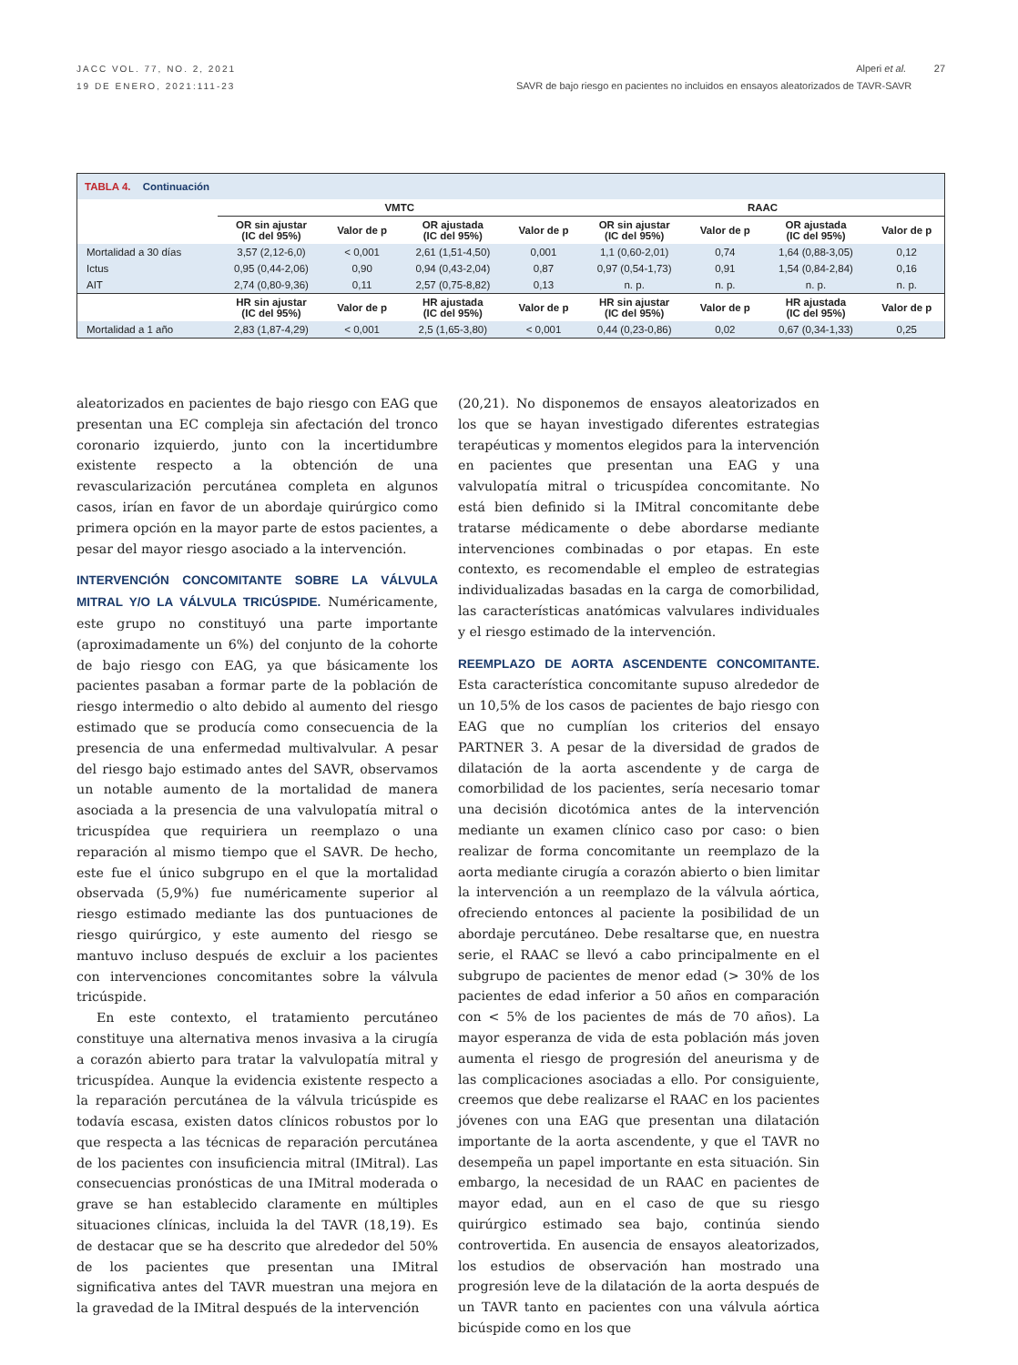JACC VOL. 77, NO. 2, 2021
19 DE ENERO, 2021:111-23
Alperi et al. 27
SAVR de bajo riesgo en pacientes no incluidos en ensayos aleatorizados de TAVR-SAVR
| TABLA 4. Continuación | | | | | | | | |
| | VMTC | | | | RAAC | | | |
| | OR sin ajustar (IC del 95%) | Valor de p | OR ajustada (IC del 95%) | Valor de p | OR sin ajustar (IC del 95%) | Valor de p | OR ajustada (IC del 95%) | Valor de p |
| Mortalidad a 30 días | 3,57 (2,12-6,0) | < 0,001 | 2,61 (1,51-4,50) | 0,001 | 1,1 (0,60-2,01) | 0,74 | 1,64 (0,88-3,05) | 0,12 |
| Ictus | 0,95 (0,44-2,06) | 0,90 | 0,94 (0,43-2,04) | 0,87 | 0,97 (0,54-1,73) | 0,91 | 1,54 (0,84-2,84) | 0,16 |
| AIT | 2,74 (0,80-9,36) | 0,11 | 2,57 (0,75-8,82) | 0,13 | n. p. | n. p. | n. p. | n. p. |
| | HR sin ajustar (IC del 95%) | Valor de p | HR ajustada (IC del 95%) | Valor de p | HR sin ajustar (IC del 95%) | Valor de p | HR ajustada (IC del 95%) | Valor de p |
| Mortalidad a 1 año | 2,83 (1,87-4,29) | < 0,001 | 2,5 (1,65-3,80) | < 0,001 | 0,44 (0,23-0,86) | 0,02 | 0,67 (0,34-1,33) | 0,25 |
aleatorizados en pacientes de bajo riesgo con EAG que presentan una EC compleja sin afectación del tronco coronario izquierdo, junto con la incertidumbre existente respecto a la obtención de una revascularización percutánea completa en algunos casos, irían en favor de un abordaje quirúrgico como primera opción en la mayor parte de estos pacientes, a pesar del mayor riesgo asociado a la intervención.
INTERVENCIÓN CONCOMITANTE SOBRE LA VÁLVULA MITRAL Y/O LA VÁLVULA TRICÚSPIDE.
Numéricamente, este grupo no constituyó una parte importante (aproximadamente un 6%) del conjunto de la cohorte de bajo riesgo con EAG, ya que básicamente los pacientes pasaban a formar parte de la población de riesgo intermedio o alto debido al aumento del riesgo estimado que se producía como consecuencia de la presencia de una enfermedad multivalvular. A pesar del riesgo bajo estimado antes del SAVR, observamos un notable aumento de la mortalidad de manera asociada a la presencia de una valvulopatía mitral o tricuspídea que requiriera un reemplazo o una reparación al mismo tiempo que el SAVR. De hecho, este fue el único subgrupo en el que la mortalidad observada (5,9%) fue numéricamente superior al riesgo estimado mediante las dos puntuaciones de riesgo quirúrgico, y este aumento del riesgo se mantuvo incluso después de excluir a los pacientes con intervenciones concomitantes sobre la válvula tricúspide.
En este contexto, el tratamiento percutáneo constituye una alternativa menos invasiva a la cirugía a corazón abierto para tratar la valvulopatía mitral y tricuspídea. Aunque la evidencia existente respecto a la reparación percutánea de la válvula tricúspide es todavía escasa, existen datos clínicos robustos por lo que respecta a las técnicas de reparación percutánea de los pacientes con insuficiencia mitral (IMitral). Las consecuencias pronósticas de una IMitral moderada o grave se han establecido claramente en múltiples situaciones clínicas, incluida la del TAVR (18,19). Es de destacar que se ha descrito que alrededor del 50% de los pacientes que presentan una IMitral significativa antes del TAVR muestran una mejora en la gravedad de la IMitral después de la intervención
(20,21). No disponemos de ensayos aleatorizados en los que se hayan investigado diferentes estrategias terapéuticas y momentos elegidos para la intervención en pacientes que presentan una EAG y una valvulopatía mitral o tricuspídea concomitante. No está bien definido si la IMitral concomitante debe tratarse médicamente o debe abordarse mediante intervenciones combinadas o por etapas. En este contexto, es recomendable el empleo de estrategias individualizadas basadas en la carga de comorbilidad, las características anatómicas valvulares individuales y el riesgo estimado de la intervención.
REEMPLAZO DE AORTA ASCENDENTE CONCOMITANTE.
Esta característica concomitante supuso alrededor de un 10,5% de los casos de pacientes de bajo riesgo con EAG que no cumplían los criterios del ensayo PARTNER 3. A pesar de la diversidad de grados de dilatación de la aorta ascendente y de carga de comorbilidad de los pacientes, sería necesario tomar una decisión dicotómica antes de la intervención mediante un examen clínico caso por caso: o bien realizar de forma concomitante un reemplazo de la aorta mediante cirugía a corazón abierto o bien limitar la intervención a un reemplazo de la válvula aórtica, ofreciendo entonces al paciente la posibilidad de un abordaje percutáneo. Debe resaltarse que, en nuestra serie, el RAAC se llevó a cabo principalmente en el subgrupo de pacientes de menor edad (> 30% de los pacientes de edad inferior a 50 años en comparación con < 5% de los pacientes de más de 70 años). La mayor esperanza de vida de esta población más joven aumenta el riesgo de progresión del aneurisma y de las complicaciones asociadas a ello. Por consiguiente, creemos que debe realizarse el RAAC en los pacientes jóvenes con una EAG que presentan una dilatación importante de la aorta ascendente, y que el TAVR no desempeña un papel importante en esta situación. Sin embargo, la necesidad de un RAAC en pacientes de mayor edad, aun en el caso de que su riesgo quirúrgico estimado sea bajo, continúa siendo controvertida. En ausencia de ensayos aleatorizados, los estudios de observación han mostrado una progresión leve de la dilatación de la aorta después de un TAVR tanto en pacientes con una válvula aórtica bicúspide como en los que